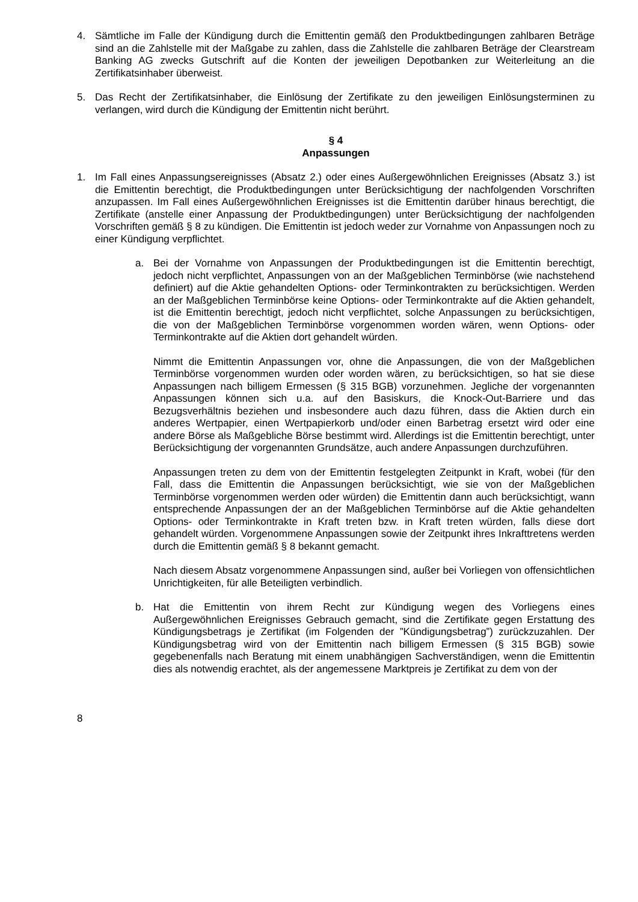4. Sämtliche im Falle der Kündigung durch die Emittentin gemäß den Produktbedingungen zahlbaren Beträge sind an die Zahlstelle mit der Maßgabe zu zahlen, dass die Zahlstelle die zahlbaren Beträge der Clearstream Banking AG zwecks Gutschrift auf die Konten der jeweiligen Depotbanken zur Weiterleitung an die Zertifikatsinhaber überweist.
5. Das Recht der Zertifikatsinhaber, die Einlösung der Zertifikate zu den jeweiligen Einlösungsterminen zu verlangen, wird durch die Kündigung der Emittentin nicht berührt.
§ 4
Anpassungen
1. Im Fall eines Anpassungsereignisses (Absatz 2.) oder eines Außergewöhnlichen Ereignisses (Absatz 3.) ist die Emittentin berechtigt, die Produktbedingungen unter Berücksichtigung der nachfolgenden Vorschriften anzupassen. Im Fall eines Außergewöhnlichen Ereignisses ist die Emittentin darüber hinaus berechtigt, die Zertifikate (anstelle einer Anpassung der Produktbedingungen) unter Berücksichtigung der nachfolgenden Vorschriften gemäß § 8 zu kündigen. Die Emittentin ist jedoch weder zur Vornahme von Anpassungen noch zu einer Kündigung verpflichtet.
a. Bei der Vornahme von Anpassungen der Produktbedingungen ist die Emittentin berechtigt, jedoch nicht verpflichtet, Anpassungen von an der Maßgeblichen Terminbörse (wie nachstehend definiert) auf die Aktie gehandelten Options- oder Terminkontrakten zu berücksichtigen. Werden an der Maßgeblichen Terminbörse keine Options- oder Terminkontrakte auf die Aktien gehandelt, ist die Emittentin berechtigt, jedoch nicht verpflichtet, solche Anpassungen zu berücksichtigen, die von der Maßgeblichen Terminbörse vorgenommen worden wären, wenn Options- oder Terminkontrakte auf die Aktien dort gehandelt würden.
Nimmt die Emittentin Anpassungen vor, ohne die Anpassungen, die von der Maßgeblichen Terminbörse vorgenommen wurden oder worden wären, zu berücksichtigen, so hat sie diese Anpassungen nach billigem Ermessen (§ 315 BGB) vorzunehmen. Jegliche der vorgenannten Anpassungen können sich u.a. auf den Basiskurs, die Knock-Out-Barriere und das Bezugsverhältnis beziehen und insbesondere auch dazu führen, dass die Aktien durch ein anderes Wertpapier, einen Wertpapierkorb und/oder einen Barbetrag ersetzt wird oder eine andere Börse als Maßgebliche Börse bestimmt wird. Allerdings ist die Emittentin berechtigt, unter Berücksichtigung der vorgenannten Grundsätze, auch andere Anpassungen durchzuführen.
Anpassungen treten zu dem von der Emittentin festgelegten Zeitpunkt in Kraft, wobei (für den Fall, dass die Emittentin die Anpassungen berücksichtigt, wie sie von der Maßgeblichen Terminbörse vorgenommen werden oder würden) die Emittentin dann auch berücksichtigt, wann entsprechende Anpassungen der an der Maßgeblichen Terminbörse auf die Aktie gehandelten Options- oder Terminkontrakte in Kraft treten bzw. in Kraft treten würden, falls diese dort gehandelt würden. Vorgenommene Anpassungen sowie der Zeitpunkt ihres Inkrafttretens werden durch die Emittentin gemäß § 8 bekannt gemacht.
Nach diesem Absatz vorgenommene Anpassungen sind, außer bei Vorliegen von offensichtlichen Unrichtigkeiten, für alle Beteiligten verbindlich.
b. Hat die Emittentin von ihrem Recht zur Kündigung wegen des Vorliegens eines Außergewöhnlichen Ereignisses Gebrauch gemacht, sind die Zertifikate gegen Erstattung des Kündigungsbetrags je Zertifikat (im Folgenden der ”Kündigungsbetrag”) zurückzuzahlen. Der Kündigungsbetrag wird von der Emittentin nach billigem Ermessen (§ 315 BGB) sowie gegebenenfalls nach Beratung mit einem unabhängigen Sachverständigen, wenn die Emittentin dies als notwendig erachtet, als der angemessene Marktpreis je Zertifikat zu dem von der
8